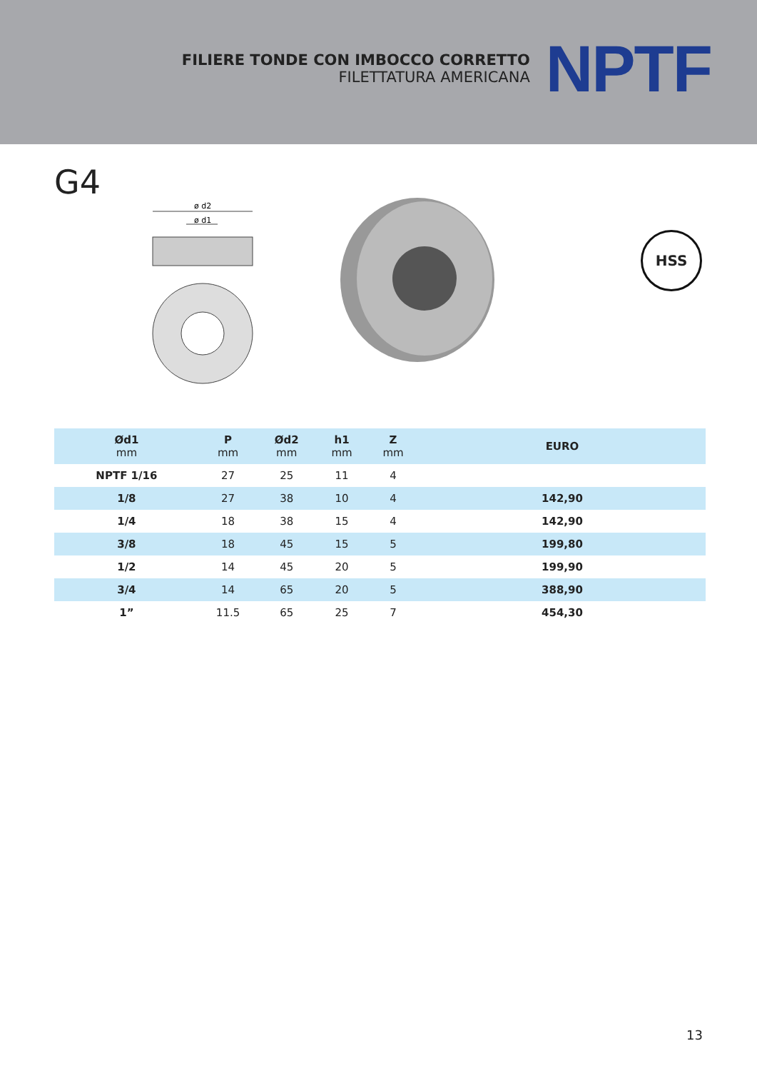FILIERE TONDE CON IMBOCCO CORRETTO
FILETTATURA AMERICANA
NPTF
G4
ø d2
ø d1
HSS
| Ød1 mm | P mm | Ød2 mm | h1 mm | Z mm | EURO |
| --- | --- | --- | --- | --- | --- |
| NPTF 1/16 | 27 | 25 | 11 | 4 | |
| 1/8 | 27 | 38 | 10 | 4 | 142,90 |
| 1/4 | 18 | 38 | 15 | 4 | 142,90 |
| 3/8 | 18 | 45 | 15 | 5 | 199,80 |
| 1/2 | 14 | 45 | 20 | 5 | 199,90 |
| 3/4 | 14 | 65 | 20 | 5 | 388,90 |
| 1” | 11.5 | 65 | 25 | 7 | 454,30 |
13